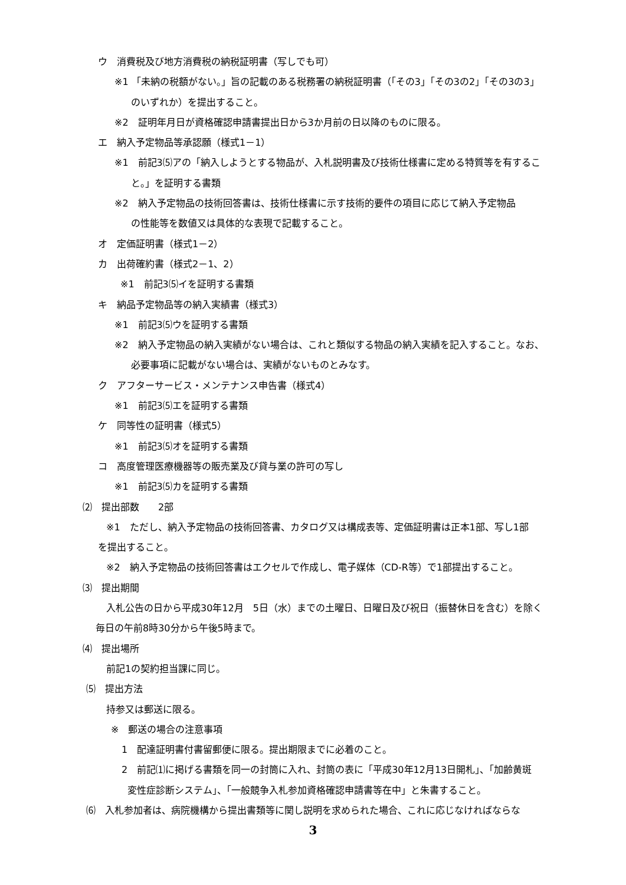ウ　消費税及び地方消費税の納税証明書（写しでも可）
※1 「未納の税額がない。」旨の記載のある税務署の納税証明書（「その3」「その3の2」「その3の3」
のいずれか）を提出すること。
※2　証明年月日が資格確認申請書提出日から3か月前の日以降のものに限る。
エ　納入予定物品等承認願（様式1－1）
※1　前記3⑸アの「納入しようとする物品が、入札説明書及び技術仕様書に定める特質等を有するこ
と。」を証明する書類
※2　納入予定物品の技術回答書は、技術仕様書に示す技術的要件の項目に応じて納入予定物品
の性能等を数値又は具体的な表現で記載すること。
オ　定価証明書（様式1－2）
カ　出荷確約書（様式2－1、2）
※1　前記3⑸イを証明する書類
キ　納品予定物品等の納入実績書（様式3）
※1　前記3⑸ウを証明する書類
※2　納入予定物品の納入実績がない場合は、これと類似する物品の納入実績を記入すること。なお、
必要事項に記載がない場合は、実績がないものとみなす。
ク　アフターサービス・メンテナンス申告書（様式4）
※1　前記3⑸エを証明する書類
ケ　同等性の証明書（様式5）
※1　前記3⑸オを証明する書類
コ　高度管理医療機器等の販売業及び貸与業の許可の写し
※1　前記3⑸カを証明する書類
⑵　提出部数　　2部
※1　ただし、納入予定物品の技術回答書、カタログ又は構成表等、定価証明書は正本1部、写し1部
を提出すること。
※2　納入予定物品の技術回答書はエクセルで作成し、電子媒体（CD-R等）で1部提出すること。
⑶　提出期間
入札公告の日から平成30年12月　5日（水）までの土曜日、日曜日及び祝日（振替休日を含む）を除く
毎日の午前8時30分から午後5時まで。
⑷　提出場所
前記1の契約担当課に同じ。
⑸　提出方法
持参又は郵送に限る。
※　郵送の場合の注意事項
1　配達証明書付書留郵便に限る。提出期限までに必着のこと。
2　前記⑴に掲げる書類を同一の封筒に入れ、封筒の表に「平成30年12月13日開札」、「加齢黄斑
変性症診断システム」、「一般競争入札参加資格確認申請書等在中」と朱書すること。
⑹　入札参加者は、病院機構から提出書類等に関し説明を求められた場合、これに応じなければならな
3